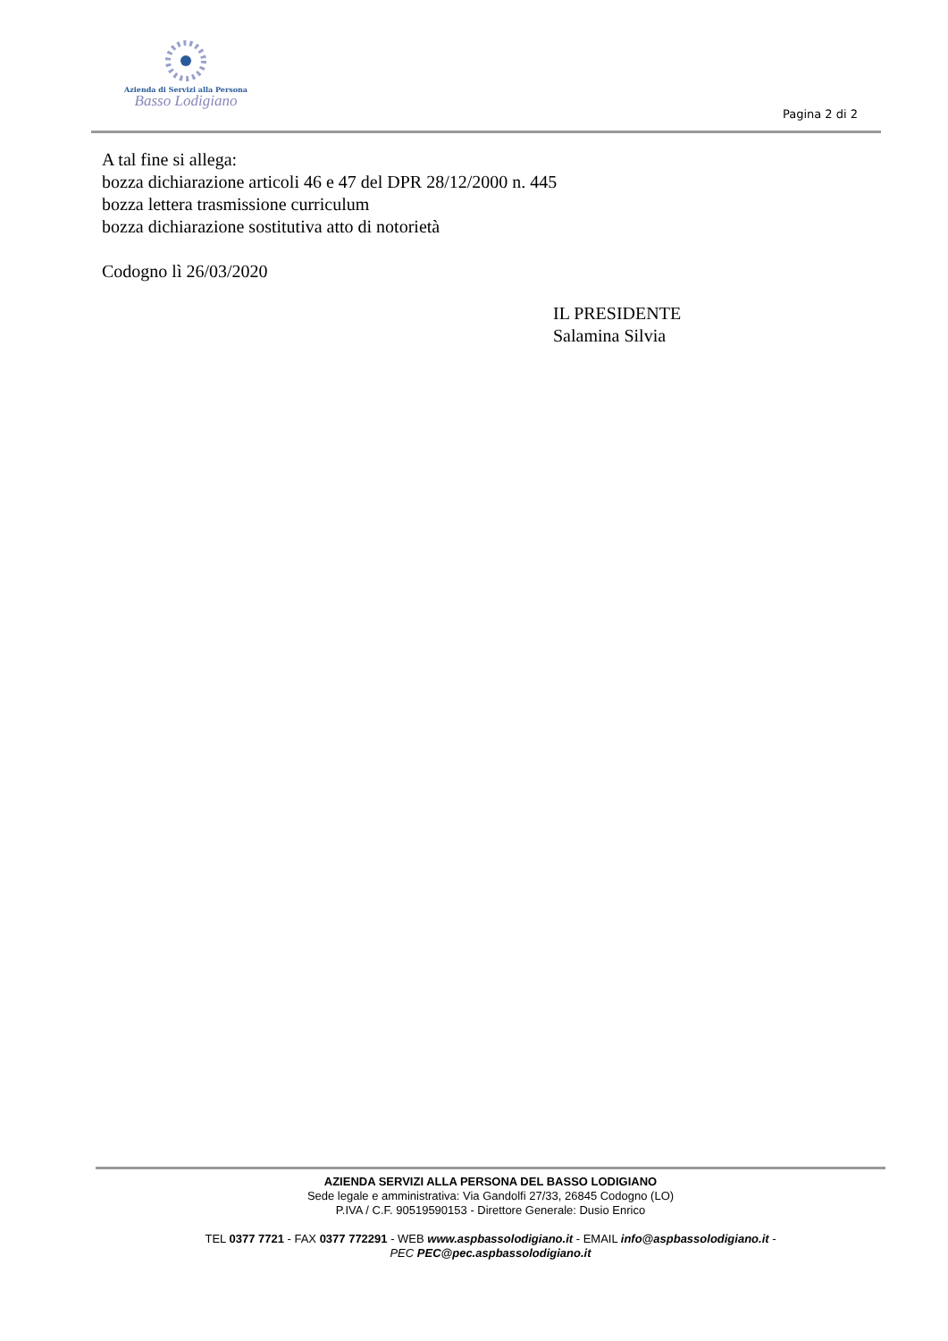Azienda di Servizi alla Persona
Basso Lodigiano
Pagina 2 di 2
A tal fine si allega:
bozza dichiarazione articoli 46 e 47 del DPR 28/12/2000 n. 445
bozza lettera trasmissione curriculum
bozza dichiarazione sostitutiva atto di notorietà
Codogno lì 26/03/2020
IL PRESIDENTE
Salamina Silvia
AZIENDA SERVIZI ALLA PERSONA DEL BASSO LODIGIANO
Sede legale e amministrativa: Via Gandolfi 27/33, 26845 Codogno (LO)
P.IVA / C.F. 90519590153 - Direttore Generale: Dusio Enrico
TEL 0377 7721 - FAX 0377 772291 - WEB www.aspbassolodigiano.it - EMAIL info@aspbassolodigiano.it -
PEC PEC@pec.aspbassolodigiano.it